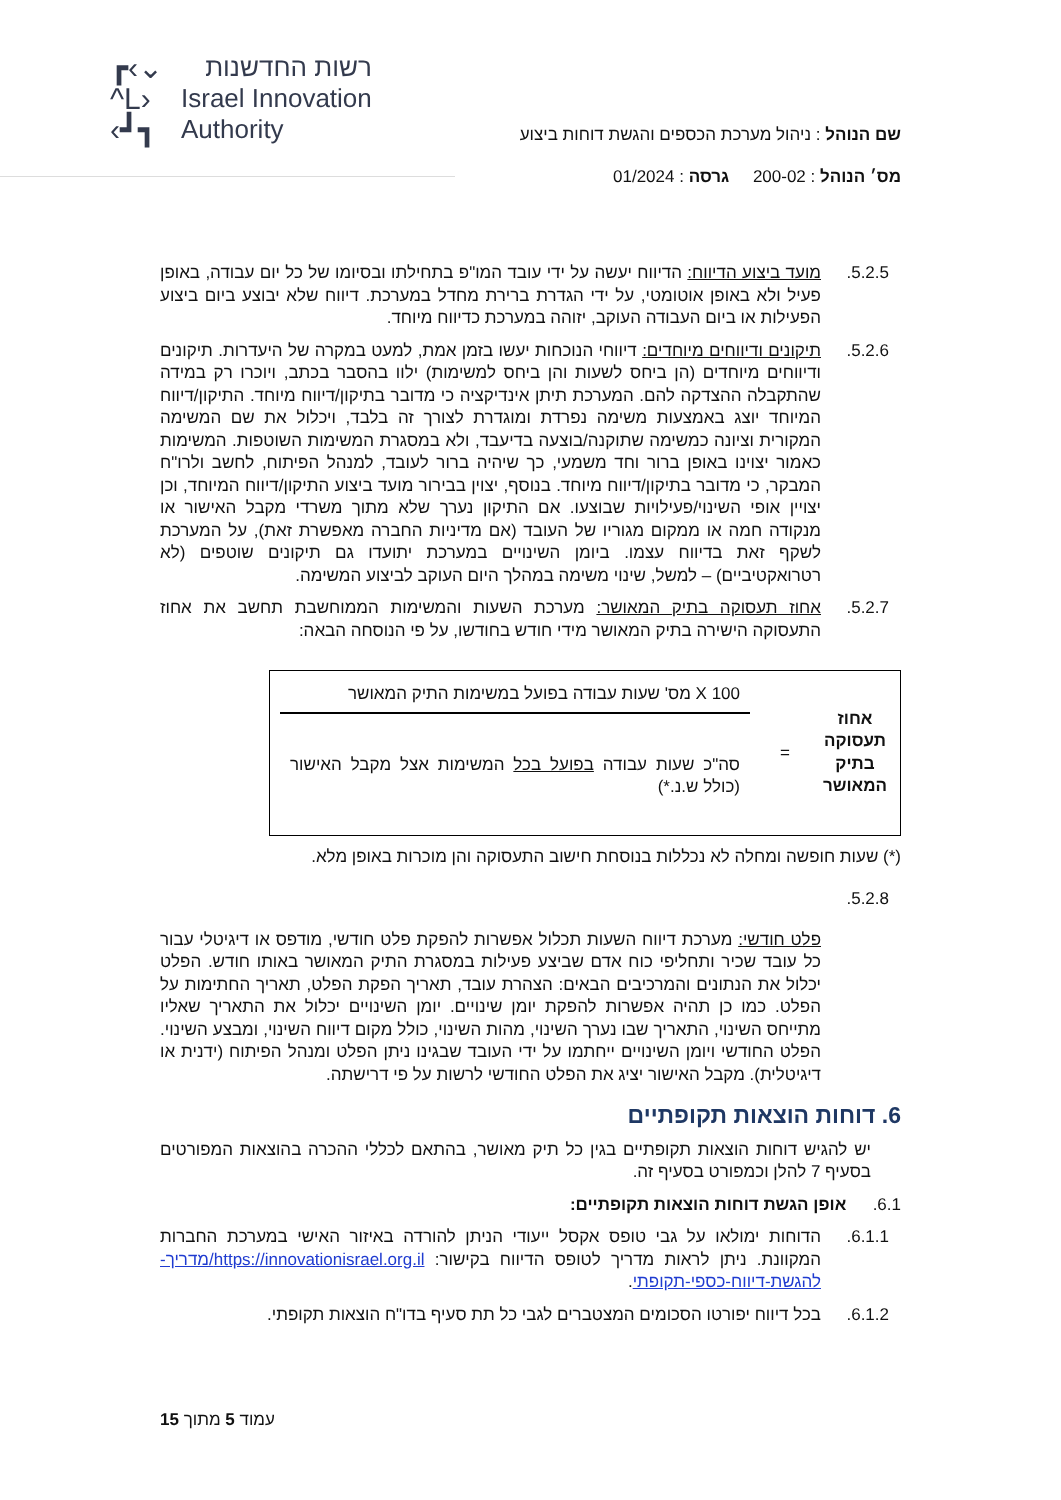┏‹⌄
^L›
‹┛┓
רשות החדשנות
Israel Innovation
Authority
שם הנוהל : ניהול מערכת הכספים והגשת דוחות ביצוע
מס׳ הנוהל : 200-02 גרסה : 01/2024
5.2.5. מועד ביצוע הדיווח: הדיווח יעשה על ידי עובד המו"פ בתחילתו ובסיומו של כל יום עבודה, באופן פעיל ולא באופן אוטומטי, על ידי הגדרת ברירת מחדל במערכת. דיווח שלא יבוצע ביום ביצוע הפעילות או ביום העבודה העוקב, יזוהה במערכת כדיווח מיוחד.
5.2.6. תיקונים ודיווחים מיוחדים: דיווחי הנוכחות יעשו בזמן אמת, למעט במקרה של היעדרות. תיקונים ודיווחים מיוחדים (הן ביחס לשעות והן ביחס למשימות) ילוו בהסבר בכתב, ויוכרו רק במידה שהתקבלה ההצדקה להם. המערכת תיתן אינדיקציה כי מדובר בתיקון/דיווח מיוחד. התיקון/דיווח המיוחד יוצג באמצעות משימה נפרדת ומוגדרת לצורך זה בלבד, ויכלול את שם המשימה המקורית וציונה כמשימה שתוקנה/בוצעה בדיעבד, ולא במסגרת המשימות השוטפות. המשימות כאמור יצוינו באופן ברור וחד משמעי, כך שיהיה ברור לעובד, למנהל הפיתוח, לחשב ולרו"ח המבקר, כי מדובר בתיקון/דיווח מיוחד. בנוסף, יצוין בבירור מועד ביצוע התיקון/דיווח המיוחד, וכן יצויין אופי השינוי/פעילויות שבוצעו. אם התיקון נערך שלא מתוך משרדי מקבל האישור או מנקודה חמה או ממקום מגוריו של העובד (אם מדיניות החברה מאפשרת זאת), על המערכת לשקף זאת בדיווח עצמו. ביומן השינויים במערכת יתועדו גם תיקונים שוטפים (לא רטרואקטיביים) – למשל, שינוי משימה במהלך היום העוקב לביצוע המשימה.
5.2.7. אחוז תעסוקה בתיק המאושר: מערכת השעות והמשימות הממוחשבת תחשב את אחוז התעסוקה הישירה בתיק המאושר מידי חודש בחודשו, על פי הנוסחה הבאה:
אחוז תעסוקה בתיק המאושר
=
100 X מס' שעות עבודה בפועל במשימות התיק המאושר
סה"כ שעות עבודה בפועל בכל המשימות אצל מקבל האישור (כולל ש.נ.*)
(*) שעות חופשה ומחלה לא נכללות בנוסחת חישוב התעסוקה והן מוכרות באופן מלא.
5.2.8.
פלט חודשי: מערכת דיווח השעות תכלול אפשרות להפקת פלט חודשי, מודפס או דיגיטלי עבור כל עובד שכיר ותחליפי כוח אדם שביצע פעילות במסגרת התיק המאושר באותו חודש. הפלט יכלול את הנתונים והמרכיבים הבאים: הצהרת עובד, תאריך הפקת הפלט, תאריך החתימות על הפלט. כמו כן תהיה אפשרות להפקת יומן שינויים. יומן השינויים יכלול את התאריך שאליו מתייחס השינוי, התאריך שבו נערך השינוי, מהות השינוי, כולל מקום דיווח השינוי, ומבצע השינוי. הפלט החודשי ויומן השינויים ייחתמו על ידי העובד שבגינו ניתן הפלט ומנהל הפיתוח (ידנית או דיגיטלית). מקבל האישור יציג את הפלט החודשי לרשות על פי דרישתה.
6. דוחות הוצאות תקופתיים
יש להגיש דוחות הוצאות תקופתיים בגין כל תיק מאושר, בהתאם לכללי ההכרה בהוצאות המפורטים בסעיף 7 להלן וכמפורט בסעיף זה.
6.1. אופן הגשת דוחות הוצאות תקופתיים:
6.1.1. הדוחות ימולאו על גבי טופס אקסל ייעודי הניתן להורדה באיזור האישי במערכת החברות המקוונת. ניתן לראות מדריך לטופס הדיווח בקישור: https://innovationisrael.org.il/מדריך-להגשת-דיווח-כספי-תקופתי.
6.1.2. בכל דיווח יפורטו הסכומים המצטברים לגבי כל תת סעיף בדו"ח הוצאות תקופתי.
עמוד 5 מתוך 15